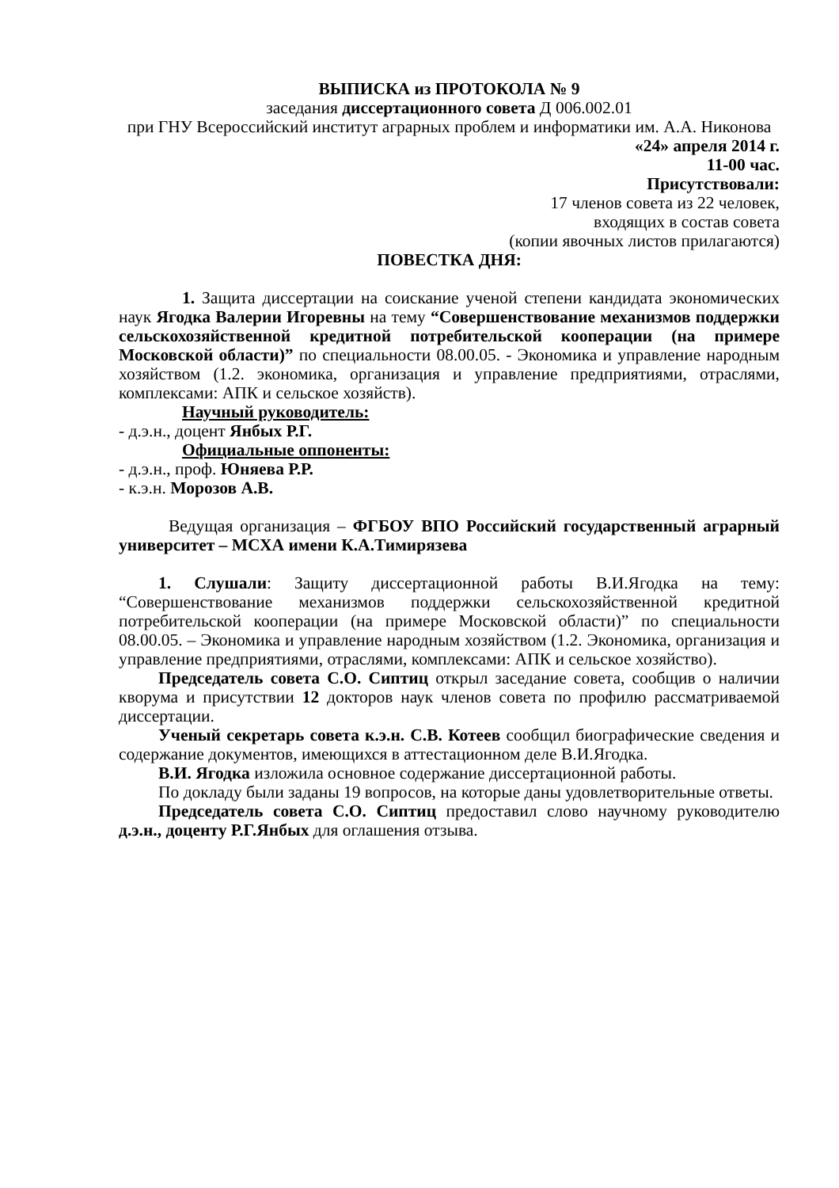ВЫПИСКА из ПРОТОКОЛА № 9
заседания диссертационного совета Д 006.002.01
при ГНУ Всероссийский институт аграрных проблем и информатики им. А.А. Никонова
«24» апреля 2014 г.
11-00 час.
Присутствовали:
17 членов совета из 22 человек,
входящих в состав совета
(копии явочных листов прилагаются)
ПОВЕСТКА ДНЯ:
1. Защита диссертации на соискание ученой степени кандидата экономических наук Ягодка Валерии Игоревны на тему “Совершенствование механизмов поддержки сельскохозяйственной кредитной потребительской кооперации (на примере Московской области)” по специальности 08.00.05. - Экономика и управление народным хозяйством (1.2. экономика, организация и управление предприятиями, отраслями, комплексами: АПК и сельское хозяйств).
Научный руководитель:
- д.э.н., доцент Янбых Р.Г.
Официальные оппоненты:
- д.э.н., проф. Юняева Р.Р.
- к.э.н. Морозов А.В.
Ведущая организация – ФГБОУ ВПО Российский государственный аграрный университет – МСХА имени К.А.Тимирязева
1. Слушали: Защиту диссертационной работы В.И.Ягодка на тему: “Совершенствование механизмов поддержки сельскохозяйственной кредитной потребительской кооперации (на примере Московской области)” по специальности 08.00.05. – Экономика и управление народным хозяйством (1.2. Экономика, организация и управление предприятиями, отраслями, комплексами: АПК и сельское хозяйство).
Председатель совета С.О. Сиптиц открыл заседание совета, сообщив о наличии кворума и присутствии 12 докторов наук членов совета по профилю рассматриваемой диссертации.
Ученый секретарь совета к.э.н. С.В. Котеев сообщил биографические сведения и содержание документов, имеющихся в аттестационном деле В.И.Ягодка.
В.И. Ягодка изложила основное содержание диссертационной работы.
По докладу были заданы 19 вопросов, на которые даны удовлетворительные ответы.
Председатель совета С.О. Сиптиц предоставил слово научному руководителю д.э.н., доценту Р.Г.Янбых для оглашения отзыва.